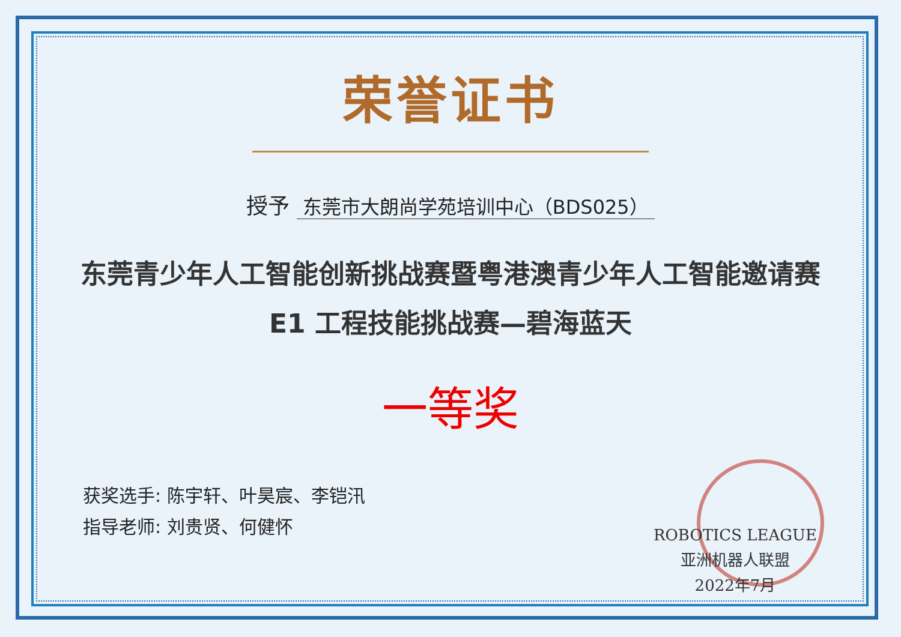荣誉证书
授予 东莞市大朗尚学苑培训中心（BDS025）
东莞青少年人工智能创新挑战赛暨粤港澳青少年人工智能邀请赛
E1 工程技能挑战赛—碧海蓝天
一等奖
获奖选手: 陈宇轩、叶昊宸、李铠汛
指导老师: 刘贵贤、何健怀
ROBOTICS LEAGUE
亚洲机器人联盟
2022年7月